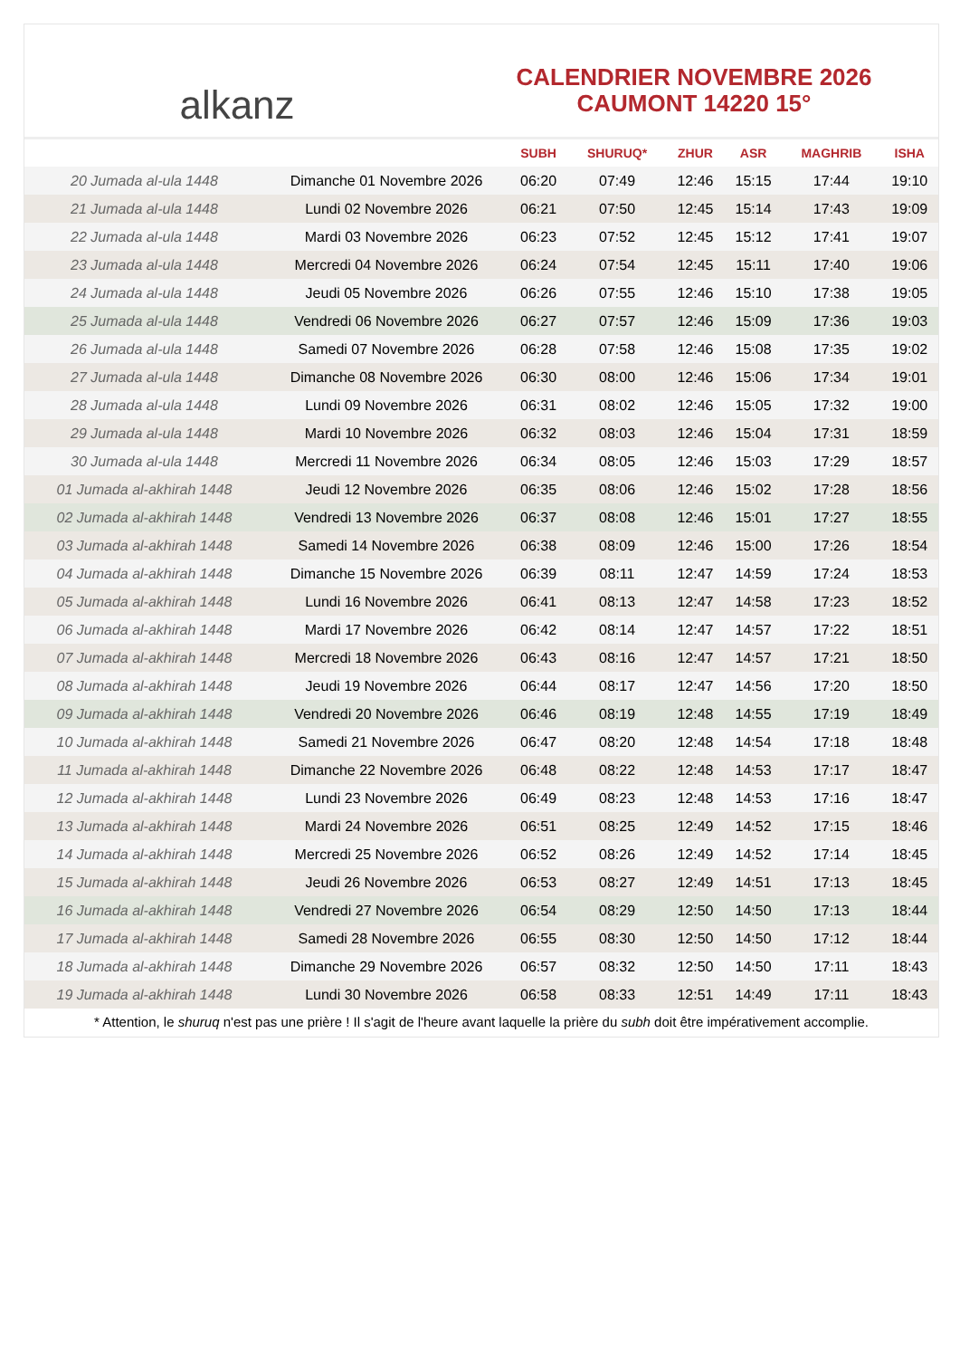alkanz
CALENDRIER NOVEMBRE 2026
CAUMONT 14220 15°
| | | SUBH | SHURUQ* | ZHUR | ASR | MAGHRIB | ISHA |
| --- | --- | --- | --- | --- | --- | --- | --- |
| 20 Jumada al-ula 1448 | Dimanche 01 Novembre 2026 | 06:20 | 07:49 | 12:46 | 15:15 | 17:44 | 19:10 |
| 21 Jumada al-ula 1448 | Lundi 02 Novembre 2026 | 06:21 | 07:50 | 12:45 | 15:14 | 17:43 | 19:09 |
| 22 Jumada al-ula 1448 | Mardi 03 Novembre 2026 | 06:23 | 07:52 | 12:45 | 15:12 | 17:41 | 19:07 |
| 23 Jumada al-ula 1448 | Mercredi 04 Novembre 2026 | 06:24 | 07:54 | 12:45 | 15:11 | 17:40 | 19:06 |
| 24 Jumada al-ula 1448 | Jeudi 05 Novembre 2026 | 06:26 | 07:55 | 12:46 | 15:10 | 17:38 | 19:05 |
| 25 Jumada al-ula 1448 | Vendredi 06 Novembre 2026 | 06:27 | 07:57 | 12:46 | 15:09 | 17:36 | 19:03 |
| 26 Jumada al-ula 1448 | Samedi 07 Novembre 2026 | 06:28 | 07:58 | 12:46 | 15:08 | 17:35 | 19:02 |
| 27 Jumada al-ula 1448 | Dimanche 08 Novembre 2026 | 06:30 | 08:00 | 12:46 | 15:06 | 17:34 | 19:01 |
| 28 Jumada al-ula 1448 | Lundi 09 Novembre 2026 | 06:31 | 08:02 | 12:46 | 15:05 | 17:32 | 19:00 |
| 29 Jumada al-ula 1448 | Mardi 10 Novembre 2026 | 06:32 | 08:03 | 12:46 | 15:04 | 17:31 | 18:59 |
| 30 Jumada al-ula 1448 | Mercredi 11 Novembre 2026 | 06:34 | 08:05 | 12:46 | 15:03 | 17:29 | 18:57 |
| 01 Jumada al-akhirah 1448 | Jeudi 12 Novembre 2026 | 06:35 | 08:06 | 12:46 | 15:02 | 17:28 | 18:56 |
| 02 Jumada al-akhirah 1448 | Vendredi 13 Novembre 2026 | 06:37 | 08:08 | 12:46 | 15:01 | 17:27 | 18:55 |
| 03 Jumada al-akhirah 1448 | Samedi 14 Novembre 2026 | 06:38 | 08:09 | 12:46 | 15:00 | 17:26 | 18:54 |
| 04 Jumada al-akhirah 1448 | Dimanche 15 Novembre 2026 | 06:39 | 08:11 | 12:47 | 14:59 | 17:24 | 18:53 |
| 05 Jumada al-akhirah 1448 | Lundi 16 Novembre 2026 | 06:41 | 08:13 | 12:47 | 14:58 | 17:23 | 18:52 |
| 06 Jumada al-akhirah 1448 | Mardi 17 Novembre 2026 | 06:42 | 08:14 | 12:47 | 14:57 | 17:22 | 18:51 |
| 07 Jumada al-akhirah 1448 | Mercredi 18 Novembre 2026 | 06:43 | 08:16 | 12:47 | 14:57 | 17:21 | 18:50 |
| 08 Jumada al-akhirah 1448 | Jeudi 19 Novembre 2026 | 06:44 | 08:17 | 12:47 | 14:56 | 17:20 | 18:50 |
| 09 Jumada al-akhirah 1448 | Vendredi 20 Novembre 2026 | 06:46 | 08:19 | 12:48 | 14:55 | 17:19 | 18:49 |
| 10 Jumada al-akhirah 1448 | Samedi 21 Novembre 2026 | 06:47 | 08:20 | 12:48 | 14:54 | 17:18 | 18:48 |
| 11 Jumada al-akhirah 1448 | Dimanche 22 Novembre 2026 | 06:48 | 08:22 | 12:48 | 14:53 | 17:17 | 18:47 |
| 12 Jumada al-akhirah 1448 | Lundi 23 Novembre 2026 | 06:49 | 08:23 | 12:48 | 14:53 | 17:16 | 18:47 |
| 13 Jumada al-akhirah 1448 | Mardi 24 Novembre 2026 | 06:51 | 08:25 | 12:49 | 14:52 | 17:15 | 18:46 |
| 14 Jumada al-akhirah 1448 | Mercredi 25 Novembre 2026 | 06:52 | 08:26 | 12:49 | 14:52 | 17:14 | 18:45 |
| 15 Jumada al-akhirah 1448 | Jeudi 26 Novembre 2026 | 06:53 | 08:27 | 12:49 | 14:51 | 17:13 | 18:45 |
| 16 Jumada al-akhirah 1448 | Vendredi 27 Novembre 2026 | 06:54 | 08:29 | 12:50 | 14:50 | 17:13 | 18:44 |
| 17 Jumada al-akhirah 1448 | Samedi 28 Novembre 2026 | 06:55 | 08:30 | 12:50 | 14:50 | 17:12 | 18:44 |
| 18 Jumada al-akhirah 1448 | Dimanche 29 Novembre 2026 | 06:57 | 08:32 | 12:50 | 14:50 | 17:11 | 18:43 |
| 19 Jumada al-akhirah 1448 | Lundi 30 Novembre 2026 | 06:58 | 08:33 | 12:51 | 14:49 | 17:11 | 18:43 |
* Attention, le shuruq n'est pas une prière ! Il s'agit de l'heure avant laquelle la prière du subh doit être impérativement accomplie.